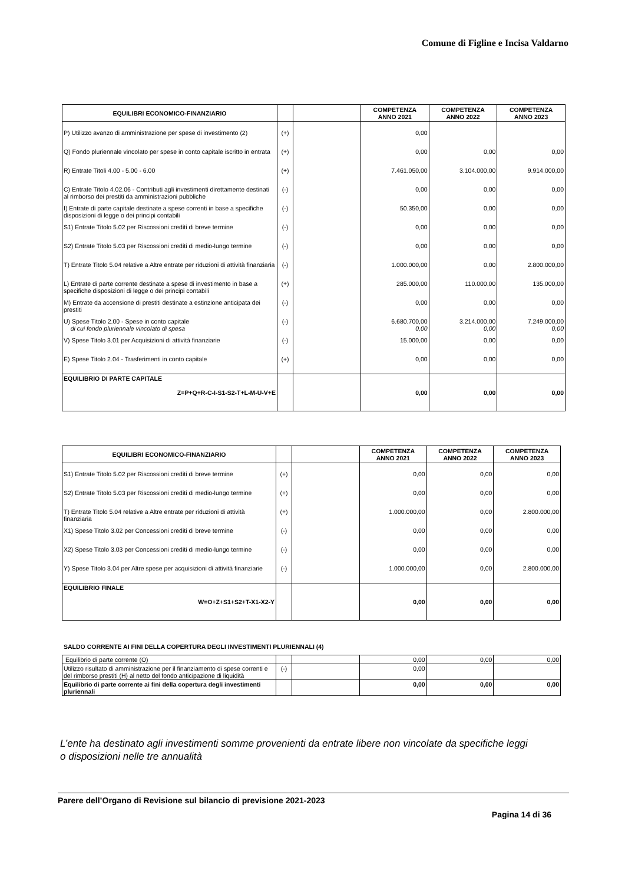Comune di Figline e Incisa Valdarno
| EQUILIBRI ECONOMICO-FINANZIARIO | | | COMPETENZA ANNO 2021 | COMPETENZA ANNO 2022 | COMPETENZA ANNO 2023 |
| --- | --- | --- | --- | --- | --- |
| P) Utilizzo avanzo di amministrazione per spese di investimento (2) | (+) | | 0,00 | | |
| Q) Fondo pluriennale vincolato per spese in conto capitale iscritto in entrata | (+) | | 0,00 | 0,00 | 0,00 |
| R) Entrate Titoli 4.00 - 5.00 - 6.00 | (+) | | 7.461.050,00 | 3.104.000,00 | 9.914.000,00 |
| C) Entrate Titolo 4.02.06 - Contributi agli investimenti direttamente destinati al rimborso dei prestiti da amministrazioni pubbliche | (-) | | 0,00 | 0,00 | 0,00 |
| I) Entrate di parte capitale destinate a spese correnti in base a specifiche disposizioni di legge o dei principi contabili | (-) | | 50.350,00 | 0,00 | 0,00 |
| S1) Entrate Titolo 5.02 per Riscossioni crediti di breve termine | (-) | | 0,00 | 0,00 | 0,00 |
| S2) Entrate Titolo 5.03 per Riscossioni crediti di medio-lungo termine | (-) | | 0,00 | 0,00 | 0,00 |
| T) Entrate Titolo 5.04 relative a Altre entrate per riduzioni di attività finanziaria | (-) | | 1.000.000,00 | 0,00 | 2.800.000,00 |
| L) Entrate di parte corrente destinate a spese di investimento in base a specifiche disposizioni di legge o dei principi contabili | (+) | | 285.000,00 | 110.000,00 | 135.000,00 |
| M) Entrate da accensione di prestiti destinate a estinzione anticipata dei prestiti | (-) | | 0,00 | 0,00 | 0,00 |
| U) Spese Titolo 2.00 - Spese in conto capitale di cui fondo pluriennale vincolato di spesa | (-) | | 6.680.700,00 0,00 | 3.214.000,00 0,00 | 7.249.000,00 0,00 |
| V) Spese Titolo 3.01 per Acquisizioni di attività finanziarie | (-) | | 15.000,00 | 0,00 | 0,00 |
| E) Spese Titolo 2.04 - Trasferimenti in conto capitale | (+) | | 0,00 | 0,00 | 0,00 |
| EQUILIBRIO DI PARTE CAPITALE Z=P+Q+R-C-I-S1-S2-T+L-M-U-V+E | | | 0,00 | 0,00 | 0,00 |
| EQUILIBRI ECONOMICO-FINANZIARIO | | | COMPETENZA ANNO 2021 | COMPETENZA ANNO 2022 | COMPETENZA ANNO 2023 |
| --- | --- | --- | --- | --- | --- |
| S1) Entrate Titolo 5.02 per Riscossioni crediti di breve termine | (+) | | 0,00 | 0,00 | 0,00 |
| S2) Entrate Titolo 5.03 per Riscossioni crediti di medio-lungo termine | (+) | | 0,00 | 0,00 | 0,00 |
| T) Entrate Titolo 5.04 relative a Altre entrate per riduzioni di attività finanziaria | (+) | | 1.000.000,00 | 0,00 | 2.800.000,00 |
| X1) Spese Titolo 3.02 per Concessioni crediti di breve termine | (-) | | 0,00 | 0,00 | 0,00 |
| X2) Spese Titolo 3.03 per Concessioni crediti di medio-lungo termine | (-) | | 0,00 | 0,00 | 0,00 |
| Y) Spese Titolo 3.04 per Altre spese per acquisizioni di attività finanziarie | (-) | | 1.000.000,00 | 0,00 | 2.800.000,00 |
| EQUILIBRIO FINALE W=O+Z+S1+S2+T-X1-X2-Y | | | 0,00 | 0,00 | 0,00 |
SALDO CORRENTE AI FINI DELLA COPERTURA DEGLI INVESTIMENTI PLURIENNALI (4)
| Equilibrio di parte corrente (O) | | | 0,00 | 0,00 | 0,00 |
| Utilizzo risultato di amministrazione per il finanziamento di spese correnti e del rimborso prestiti (H) al netto del fondo anticipazione di liquidità | (-) | | 0,00 | | |
| Equilibrio di parte corrente ai fini della copertura degli investimenti pluriennali | | | 0,00 | 0,00 | 0,00 |
L’ente ha destinato agli investimenti somme provenienti da entrate libere non vincolate da specifiche leggi o disposizioni nelle tre annualità
Parere dell’Organo di Revisione sul bilancio di previsione 2021-2023
Pagina 14 di 36